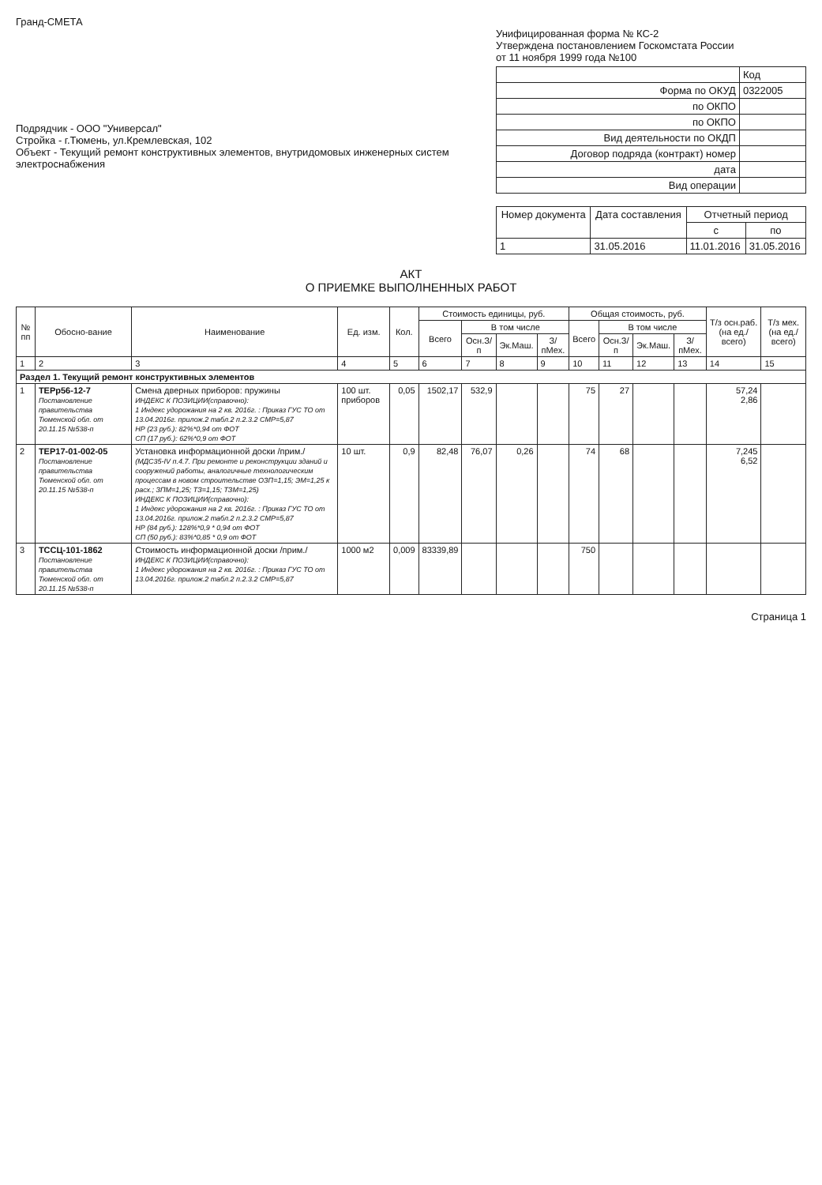Гранд-СМЕТА
Подрядчик - ООО "Универсал"
Стройка - г.Тюмень, ул.Кремлевская, 102
Объект - Текущий ремонт конструктивных элементов, внутридомовых инженерных систем электроснабжения
Унифицированная форма № КС-2
Утверждена постановлением Госкомстата России
от 11 ноября 1999 года №100
| | Код |
| Форма по ОКУД | 0322005 |
| по ОКПО | |
| по ОКПО | |
| Вид деятельности по ОКДП | |
| Договор подряда (контракт) номер | |
| дата | |
| Вид операции | |
| Номер документа | Дата составления | Отчетный период | |
| --- | --- | --- | --- |
| | | с | по |
| 1 | 31.05.2016 | 11.01.2016 | 31.05.2016 |
АКТ
О ПРИЕМКЕ ВЫПОЛНЕННЫХ РАБОТ
| № пп | Обосно-вание | Наименование | Ед. изм. | Кол. | Стоимость единицы, руб. | | | | Общая стоимость, руб. | | | | Т/з осн.раб. (на ед./ всего) | Т/з мех. (на ед./ всего) |
| --- | --- | --- | --- | --- | --- | --- | --- | --- | --- | --- | --- | --- | --- | --- |
| | | | | | Всего | В том числе | | | Всего | В том числе | | | | |
| | | | | | | Осн.З/п | Эк.Маш. | З/пМех. | | Осн.З/п | Эк.Маш. | З/пМех. | | |
| 1 | 2 | 3 | 4 | 5 | 6 | 7 | 8 | 9 | 10 | 11 | 12 | 13 | 14 | 15 |
| Раздел 1. Текущий ремонт конструктивных элементов | | | | | | | | | | | | | | |
| 1 | ТЕРр56-12-7 Постановление правительства Тюменской обл. от 20.11.15 №538-п | Смена дверных приборов: пружины ИНДЕКС К ПОЗИЦИИ(справочно): 1 Индекс удорожания на 2 кв. 2016г. : Приказ ГУС ТО от 13.04.2016г. прилож.2 табл.2 п.2.3.2 СМР=5,87 НР (23 руб.): 82%*0,94 от ФОТ СП (17 руб.): 62%*0,9 от ФОТ | 100 шт. приборов | 0,05 | 1502,17 | 532,9 | | | 75 | 27 | | | 57,24 2,86 | |
| 2 | ТЕР17-01-002-05 Постановление правительства Тюменской обл. от 20.11.15 №538-п | Установка информационной доски /прим./ (МДС35-IV п.4.7. При ремонте и реконструкции зданий и сооружений работы, аналогичные технологическим процессам в новом строительстве ОЗП=1,15; ЭМ=1,25 к расх.; ЗПМ=1,25; ТЗ=1,15; ТЗМ=1,25) ИНДЕКС К ПОЗИЦИИ(справочно): 1 Индекс удорожания на 2 кв. 2016г. : Приказ ГУС ТО от 13.04.2016г. прилож.2 табл.2 п.2.3.2 СМР=5,87 НР (84 руб.): 128%*0,9 * 0,94 от ФОТ СП (50 руб.): 83%*0,85 * 0,9 от ФОТ | 10 шт. | 0,9 | 82,48 | 76,07 | 0,26 | | 74 | 68 | | | 7,245 6,52 | |
| 3 | ТССЦ-101-1862 Постановление правительства Тюменской обл. от 20.11.15 №538-п | Стоимость информационной доски /прим./ ИНДЕКС К ПОЗИЦИИ(справочно): 1 Индекс удорожания на 2 кв. 2016г. : Приказ ГУС ТО от 13.04.2016г. прилож.2 табл.2 п.2.3.2 СМР=5,87 | 1000 м2 | 0,009 | 83339,89 | | | | 750 | | | | | |
Страница 1